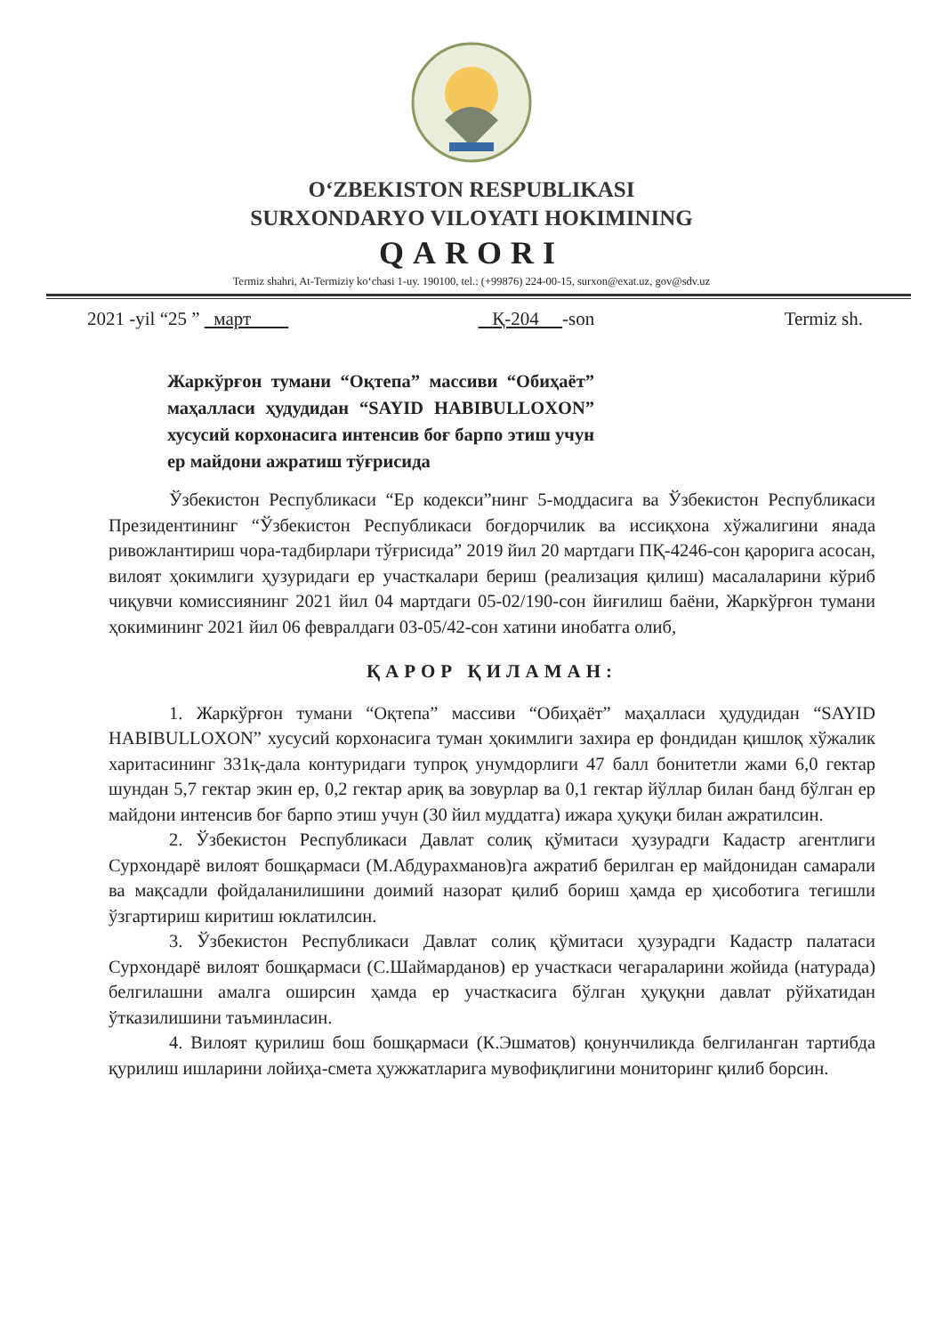O‘ZBEKISTON RESPUBLIKASI
SURXONDARYO VILOYATI HOKIMINING
QARORI
Termiz shahri, At-Termiziy ko‘chasi 1-uy. 190100, tel.: (+99876) 224-00-15, surxon@exat.uz, gov@sdv.uz
2021 -yil “25 ” март Қ-204 -son Termiz sh.
Жаркўрғон тумани “Оқтепа” массиви “Обиҳаёт” маҳалласи ҳудудидан “SAYID HABIBULLOXON” хусусий корхонасига интенсив боғ барпо этиш учун ер майдони ажратиш тўғрисида
Ўзбекистон Республикаси “Ер кодекси”нинг 5-моддасига ва Ўзбекистон Республикаси Президентининг “Ўзбекистон Республикаси боғдорчилик ва иссиқхона хўжалигини янада ривожлантириш чора-тадбирлари тўғрисида” 2019 йил 20 мартдаги ПҚ-4246-сон қарорига асосан, вилоят ҳокимлиги ҳузуридаги ер участкалари бериш (реализация қилиш) масалаларини кўриб чиқувчи комиссиянинг 2021 йил 04 мартдаги 05-02/190-сон йиғилиш баёни, Жаркўрғон тумани ҳокимининг 2021 йил 06 февралдаги 03-05/42-сон хатини инобатга олиб,
ҚАРОР ҚИЛАМАН:
1. Жаркўрғон тумани “Оқтепа” массиви “Обиҳаёт” маҳалласи ҳудудидан “SAYID HABIBULLOXON” хусусий корхонасига туман ҳокимлиги захира ер фондидан қишлоқ хўжалик харитасининг 331қ-дала контуридаги тупроқ унумдорлиги 47 балл бонитетли жами 6,0 гектар шундан 5,7 гектар экин ер, 0,2 гектар ариқ ва зовурлар ва 0,1 гектар йўллар билан банд бўлган ер майдони интенсив боғ барпо этиш учун (30 йил муддатга) ижара ҳуқуқи билан ажратилсин.
2. Ўзбекистон Республикаси Давлат солиқ қўмитаси ҳузурадги Кадастр агентлиги Сурхондарё вилоят бошқармаси (М.Абдурахманов)га ажратиб берилган ер майдонидан самарали ва мақсадли фойдаланилишини доимий назорат қилиб бориш ҳамда ер ҳисоботига тегишли ўзгартириш киритиш юклатилсин.
3. Ўзбекистон Республикаси Давлат солиқ қўмитаси ҳузурадги Кадастр палатаси Сурхондарё вилоят бошқармаси (С.Шаймарданов) ер участкаси чегараларини жойида (натурада) белгилашни амалга оширсин ҳамда ер участкасига бўлган ҳуқуқни давлат рўйхатидан ўтказилишини таъминласин.
4. Вилоят қурилиш бош бошқармаси (К.Эшматов) қонунчиликда белгиланган тартибда қурилиш ишларини лойиҳа-смета ҳужжатларига мувофиқлигини мониторинг қилиб борсин.